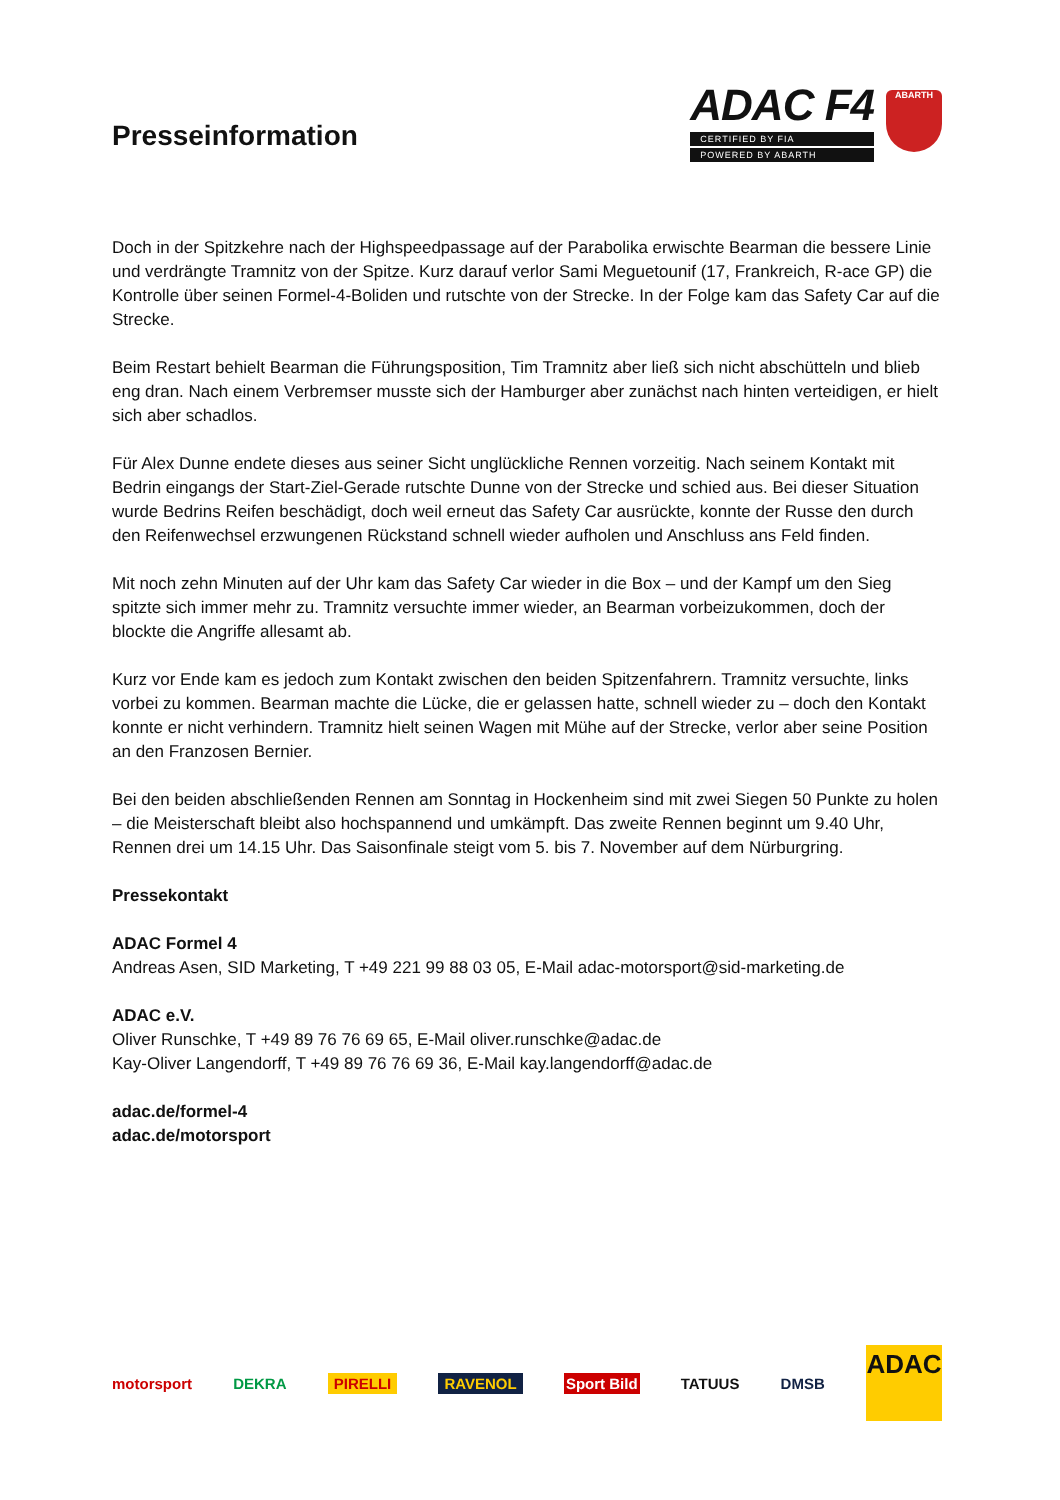Presseinformation
ADAC F4
CERTIFIED BY FIA
POWERED BY ABARTH
ABARTH
Doch in der Spitzkehre nach der Highspeedpassage auf der Parabolika erwischte Bearman die bessere Linie und verdrängte Tramnitz von der Spitze. Kurz darauf verlor Sami Meguetounif (17, Frankreich, R-ace GP) die Kontrolle über seinen Formel-4-Boliden und rutschte von der Strecke. In der Folge kam das Safety Car auf die Strecke.
Beim Restart behielt Bearman die Führungsposition, Tim Tramnitz aber ließ sich nicht abschütteln und blieb eng dran. Nach einem Verbremser musste sich der Hamburger aber zunächst nach hinten verteidigen, er hielt sich aber schadlos.
Für Alex Dunne endete dieses aus seiner Sicht unglückliche Rennen vorzeitig. Nach seinem Kontakt mit Bedrin eingangs der Start-Ziel-Gerade rutschte Dunne von der Strecke und schied aus. Bei dieser Situation wurde Bedrins Reifen beschädigt, doch weil erneut das Safety Car ausrückte, konnte der Russe den durch den Reifenwechsel erzwungenen Rückstand schnell wieder aufholen und Anschluss ans Feld finden.
Mit noch zehn Minuten auf der Uhr kam das Safety Car wieder in die Box – und der Kampf um den Sieg spitzte sich immer mehr zu. Tramnitz versuchte immer wieder, an Bearman vorbeizukommen, doch der blockte die Angriffe allesamt ab.
Kurz vor Ende kam es jedoch zum Kontakt zwischen den beiden Spitzenfahrern. Tramnitz versuchte, links vorbei zu kommen. Bearman machte die Lücke, die er gelassen hatte, schnell wieder zu – doch den Kontakt konnte er nicht verhindern. Tramnitz hielt seinen Wagen mit Mühe auf der Strecke, verlor aber seine Position an den Franzosen Bernier.
Bei den beiden abschließenden Rennen am Sonntag in Hockenheim sind mit zwei Siegen 50 Punkte zu holen – die Meisterschaft bleibt also hochspannend und umkämpft. Das zweite Rennen beginnt um 9.40 Uhr, Rennen drei um 14.15 Uhr. Das Saisonfinale steigt vom 5. bis 7. November auf dem Nürburgring.
Pressekontakt
ADAC Formel 4
Andreas Asen, SID Marketing, T +49 221 99 88 03 05, E-Mail adac-motorsport@sid-marketing.de
ADAC e.V.
Oliver Runschke, T +49 89 76 76 69 65, E-Mail oliver.runschke@adac.de
Kay-Oliver Langendorff, T +49 89 76 76 69 36, E-Mail kay.langendorff@adac.de
adac.de/formel-4
adac.de/motorsport
motorsport DEKRA PIRELLI RAVENOL Sport Bild TATUUS DMSB
ADAC